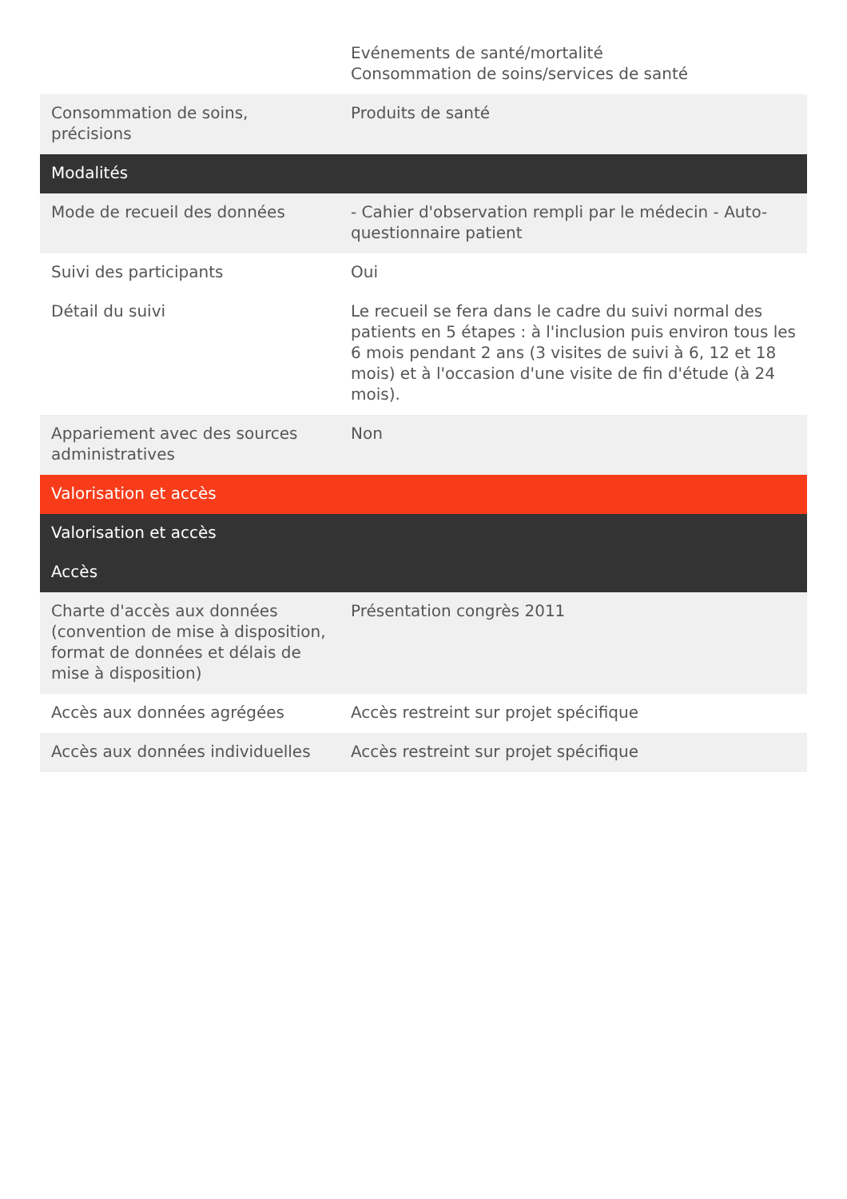| | Evénements de santé/mortalité Consommation de soins/services de santé |
| Consommation de soins, précisions | Produits de santé |
| Modalités | |
| Mode de recueil des données | - Cahier d'observation rempli par le médecin - Auto-questionnaire patient |
| Suivi des participants | Oui |
| Détail du suivi | Le recueil se fera dans le cadre du suivi normal des patients en 5 étapes : à l'inclusion puis environ tous les 6 mois pendant 2 ans (3 visites de suivi à 6, 12 et 18 mois) et à l'occasion d'une visite de fin d'étude (à 24 mois). |
| Appariement avec des sources administratives | Non |
| Valorisation et accès | |
| Valorisation et accès | |
| Accès | |
| Charte d'accès aux données (convention de mise à disposition, format de données et délais de mise à disposition) | Présentation congrès 2011 |
| Accès aux données agrégées | Accès restreint sur projet spécifique |
| Accès aux données individuelles | Accès restreint sur projet spécifique |